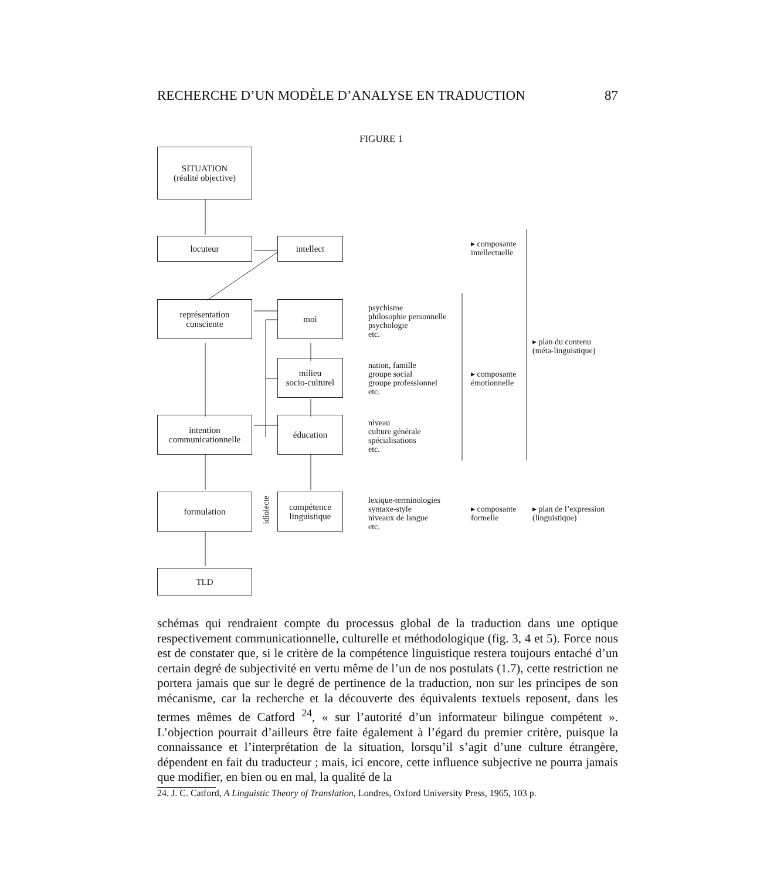RECHERCHE D’UN MODÈLE D’ANALYSE EN TRADUCTION 87
FIGURE 1
SITUATION
(réalité objective)
locuteur intellect
représentation
consciente
moi
milieu
socio-culturel
intention
communicationnelle
éducation
formulation
idiolecte
compétence
linguistique
TLD
▸ composante
intellectuelle
psychisme
philosophie personnelle
psychologie
etc.
▸ plan du contenu
(méta-linguistique)
nation, famille
groupe social
groupe professionnel
etc.
▸ composante
émotionnelle
niveau
culture générale
spécialisations
etc.
lexique-terminologies
syntaxe-style
niveaux de langue
etc.
▸ composante
formelle
▸ plan de l’expression
(linguistique)
schémas qui rendraient compte du processus global de la traduction dans une optique respectivement communicationnelle, culturelle et méthodologique (fig. 3, 4 et 5). Force nous est de constater que, si le critère de la compétence linguistique restera toujours entaché d’un certain degré de subjectivité en vertu même de l’un de nos postulats (1.7), cette restriction ne portera jamais que sur le degré de pertinence de la traduction, non sur les principes de son mécanisme, car la recherche et la découverte des équivalents textuels reposent, dans les termes mêmes de Catford <sup>24</sup>, « sur l’autorité d’un informateur bilingue compétent ». L’objection pourrait d’ailleurs être faite également à l’égard du premier critère, puisque la connaissance et l’interprétation de la situation, lorsqu’il s’agit d’une culture étrangère, dépendent en fait du traducteur ; mais, ici encore, cette influence subjective ne pourra jamais que modifier, en bien ou en mal, la qualité de la
24. J. C. Catford, A Linguistic Theory of Translation, Londres, Oxford University Press, 1965, 103 p.